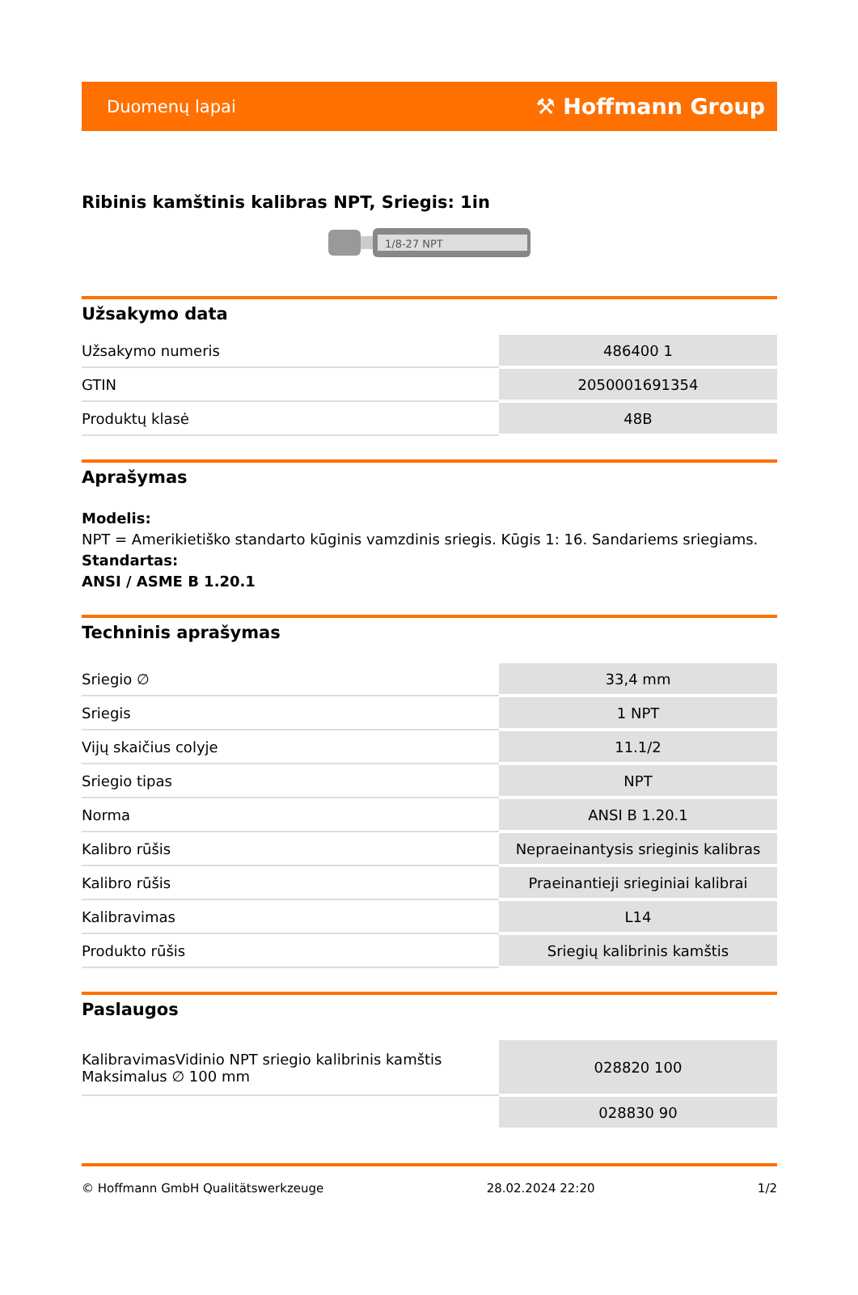Duomenų lapai ⚒ Hoffmann Group
Ribinis kamštinis kalibras NPT, Sriegis: 1in
1/8-27 NPT
Užsakymo data
| Užsakymo numeris | 486400 1 |
| GTIN | 2050001691354 |
| Produktų klasė | 48B |
Aprašymas
Modelis:
NPT = Amerikietiško standarto kūginis vamzdinis sriegis. Kūgis 1: 16. Sandariems sriegiams.
Standartas:
ANSI / ASME B 1.20.1
Techninis aprašymas
| Sriegio ∅ | 33,4 mm |
| Sriegis | 1 NPT |
| Vijų skaičius colyje | 11.1/2 |
| Sriegio tipas | NPT |
| Norma | ANSI B 1.20.1 |
| Kalibro rūšis | Nepraeinantysis srieginis kalibras |
| Kalibro rūšis | Praeinantieji srieginiai kalibrai |
| Kalibravimas | L14 |
| Produkto rūšis | Sriegių kalibrinis kamštis |
Paslaugos
| KalibravimasVidinio NPT sriegio kalibrinis kamštis Maksimalus ∅ 100 mm | 028820 100 |
| | 028830 90 |
© Hoffmann GmbH Qualitätswerkzeuge 28.02.2024 22:20 1/2